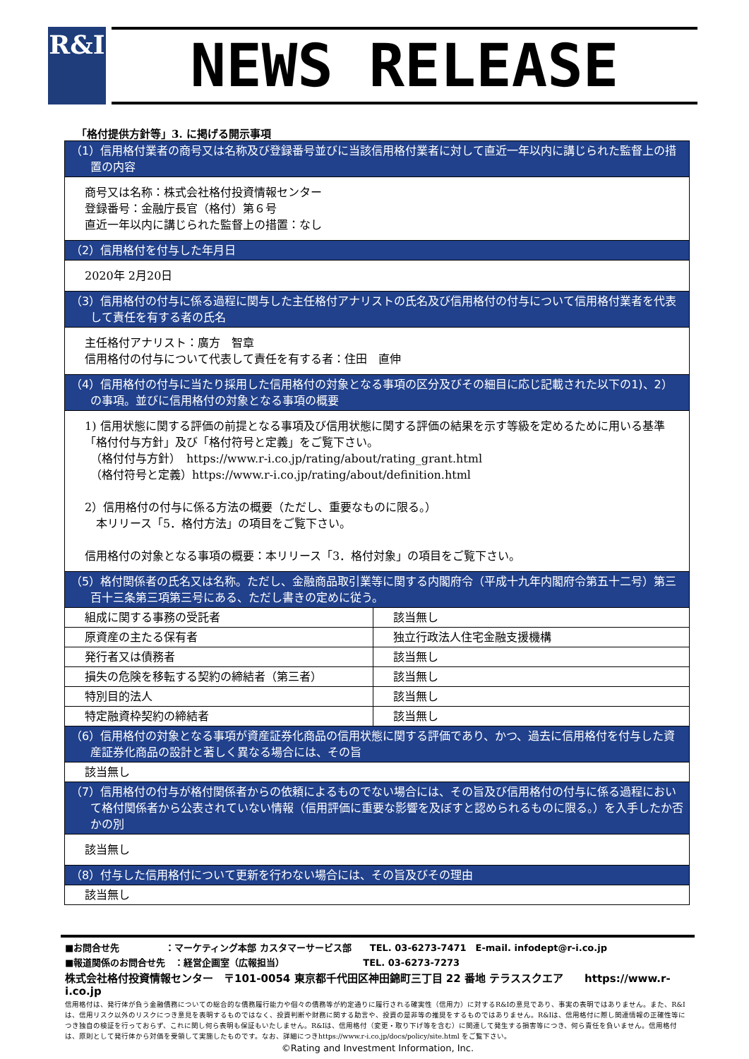R&I NEWS RELEASE
「格付提供方針等」3. に掲げる開示事項
| （1）信用格付業者の商号又は名称及び登録番号並びに当該信用格付業者に対して直近一年以内に講じられた監督上の措置の内容 | |
| 商号又は名称：株式会社格付投資情報センター 登録番号：金融庁長官（格付）第６号 直近一年以内に講じられた監督上の措置：なし | |
| （2）信用格付を付与した年月日 | |
| 2020年 2月20日 | |
| （3）信用格付の付与に係る過程に関与した主任格付アナリストの氏名及び信用格付の付与について信用格付業者を代表して責任を有する者の氏名 | |
| 主任格付アナリスト：廣方 智章 信用格付の付与について代表して責任を有する者：住田 直伸 | |
| （4）信用格付の付与に当たり採用した信用格付の対象となる事項の区分及びその細目に応じ記載された以下の1)、2）の事項。並びに信用格付の対象となる事項の概要 | |
| 1) 信用状態に関する評価の前提となる事項及び信用状態に関する評価の結果を示す等級を定めるために用いる基準 「格付付与方針」及び「格付符号と定義」をご覧下さい。 （格付付与方針） https://www.r-i.co.jp/rating/about/rating_grant.html （格付符号と定義）https://www.r-i.co.jp/rating/about/definition.html 2）信用格付の付与に係る方法の概要（ただし、重要なものに限る。） 本リリース「5．格付方法」の項目をご覧下さい。 信用格付の対象となる事項の概要：本リリース「3．格付対象」の項目をご覧下さい。 | |
| （5）格付関係者の氏名又は名称。ただし、金融商品取引業等に関する内閣府令（平成十九年内閣府令第五十二号）第三百十三条第三項第三号にある、ただし書きの定めに従う。 | |
| 組成に関する事務の受託者 | 該当無し |
| 原資産の主たる保有者 | 独立行政法人住宅金融支援機構 |
| 発行者又は債務者 | 該当無し |
| 損失の危険を移転する契約の締結者（第三者） | 該当無し |
| 特別目的法人 | 該当無し |
| 特定融資枠契約の締結者 | 該当無し |
| （6）信用格付の対象となる事項が資産証券化商品の信用状態に関する評価であり、かつ、過去に信用格付を付与した資産証券化商品の設計と著しく異なる場合には、その旨 | |
| 該当無し | |
| （7）信用格付の付与が格付関係者からの依頼によるものでない場合には、その旨及び信用格付の付与に係る過程において格付関係者から公表されていない情報（信用評価に重要な影響を及ぼすと認められるものに限る。）を入手したか否かの別 | |
| 該当無し | |
| （8）付与した信用格付について更新を行わない場合には、その旨及びその理由 | |
| 該当無し | |
■お問合せ先　　　　　：マーケティング本部 カスタマーサービス部　　TEL. 03-6273-7471　E-mail. infodept@r-i.co.jp
■報道関係のお問合せ先　：経営企画室（広報担当）　　　　　　　　　TEL. 03-6273-7273
株式会社格付投資情報センター　〒101-0054 東京都千代田区神田錦町三丁目 22 番地 テラススクエア　　https://www.r-i.co.jp
信用格付は、発行体が負う金融債務についての総合的な債務履行能力や個々の債務等が約定通りに履行される確実性（信用力）に対するR&Iの意見であり、事実の表明ではありません。また、R&Iは、信用リスク以外のリスクにつき意見を表明するものではなく、投資判断や財務に関する助言や、投資の是非等の推奨をするものではありません。R&Iは、信用格付に際し関連情報の正確性等につき独自の検証を行っておらず、これに関し何ら表明も保証もいたしません。R&Iは、信用格付（変更・取り下げ等を含む）に関連して発生する損害等につき、何ら責任を負いません。信用格付は、原則として発行体から対価を受領して実施したものです。なお、詳細につきhttps://www.r-i.co.jp/docs/policy/site.html をご覧下さい。
©Rating and Investment Information, Inc.